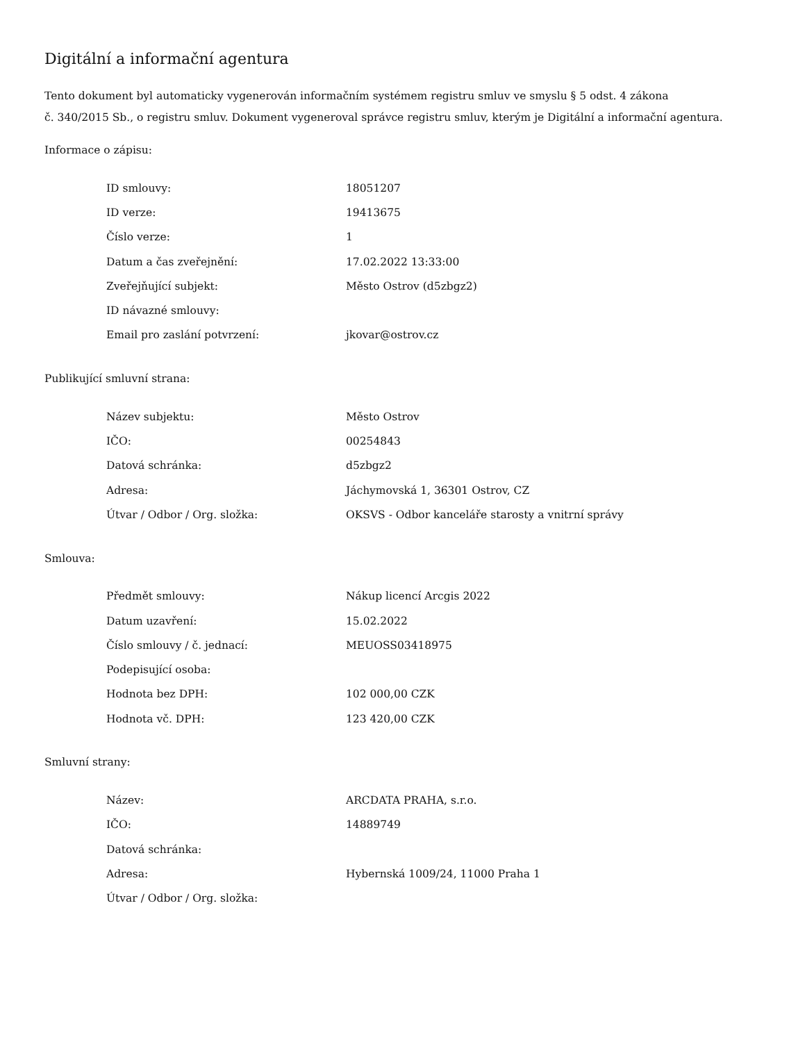Digitální a informační agentura
Tento dokument byl automaticky vygenerován informačním systémem registru smluv ve smyslu § 5 odst. 4 zákona
č. 340/2015 Sb., o registru smluv. Dokument vygeneroval správce registru smluv, kterým je Digitální a informační agentura.
Informace o zápisu:
| ID smlouvy: | 18051207 |
| ID verze: | 19413675 |
| Číslo verze: | 1 |
| Datum a čas zveřejnění: | 17.02.2022 13:33:00 |
| Zveřejňující subjekt: | Město Ostrov (d5zbgz2) |
| ID návazné smlouvy: | |
| Email pro zaslání potvrzení: | jkovar@ostrov.cz |
Publikující smluvní strana:
| Název subjektu: | Město Ostrov |
| IČO: | 00254843 |
| Datová schránka: | d5zbgz2 |
| Adresa: | Jáchymovská 1, 36301 Ostrov, CZ |
| Útvar / Odbor / Org. složka: | OKSVS - Odbor kanceláře starosty a vnitrní správy |
Smlouva:
| Předmět smlouvy: | Nákup licencí Arcgis 2022 |
| Datum uzavření: | 15.02.2022 |
| Číslo smlouvy / č. jednací: | MEUOSS03418975 |
| Podepisující osoba: | |
| Hodnota bez DPH: | 102 000,00 CZK |
| Hodnota vč. DPH: | 123 420,00 CZK |
Smluvní strany:
| Název: | ARCDATA PRAHA, s.r.o. |
| IČO: | 14889749 |
| Datová schránka: | |
| Adresa: | Hybernská 1009/24, 11000 Praha 1 |
| Útvar / Odbor / Org. složka: | |